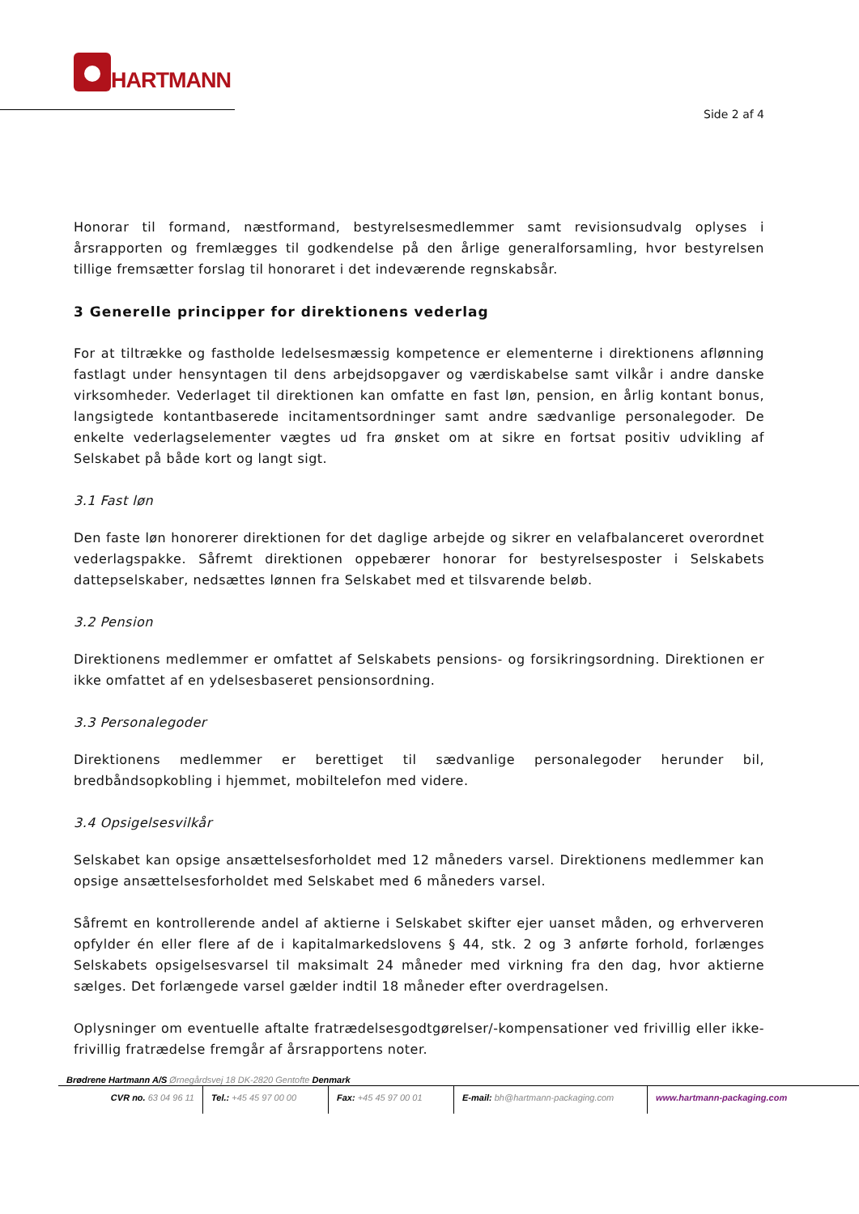HARTMANN
Side 2 af 4
Honorar til formand, næstformand, bestyrelsesmedlemmer samt revisionsudvalg oplyses i årsrapporten og fremlægges til godkendelse på den årlige generalforsamling, hvor bestyrelsen tillige fremsætter forslag til honoraret i det indeværende regnskabsår.
3 Generelle principper for direktionens vederlag
For at tiltrække og fastholde ledelsesmæssig kompetence er elementerne i direktionens aflønning fastlagt under hensyntagen til dens arbejdsopgaver og værdiskabelse samt vilkår i andre danske virksomheder. Vederlaget til direktionen kan omfatte en fast løn, pension, en årlig kontant bonus, langsigtede kontantbaserede incitamentsordninger samt andre sædvanlige personalegoder. De enkelte vederlagselementer vægtes ud fra ønsket om at sikre en fortsat positiv udvikling af Selskabet på både kort og langt sigt.
3.1 Fast løn
Den faste løn honorerer direktionen for det daglige arbejde og sikrer en velafbalanceret overordnet vederlagspakke. Såfremt direktionen oppebærer honorar for bestyrelsesposter i Selskabets dattерselskaber, nedsættes lønnen fra Selskabet med et tilsvarende beløb.
3.2 Pension
Direktionens medlemmer er omfattet af Selskabets pensions- og forsikringsordning. Direktionen er ikke omfattet af en ydelsesbaseret pensionsordning.
3.3 Personalegoder
Direktionens medlemmer er berettiget til sædvanlige personalegoder herunder bil, bredbåndsopkobling i hjemmet, mobiltelefon med videre.
3.4 Opsigelsesvilkår
Selskabet kan opsige ansættelsesforholdet med 12 måneders varsel. Direktionens medlemmer kan opsige ansættelsesforholdet med Selskabet med 6 måneders varsel.
Såfremt en kontrollerende andel af aktierne i Selskabet skifter ejer uanset måden, og erhververen opfylder én eller flere af de i kapitalmarkedslovens § 44, stk. 2 og 3 anførte forhold, forlænges Selskabets opsigelsesvarsel til maksimalt 24 måneder med virkning fra den dag, hvor aktierne sælges. Det forlængede varsel gælder indtil 18 måneder efter overdragelsen.
Oplysninger om eventuelle aftalte fratrædelsesgodtgørelser/-kompensationer ved frivillig eller ikke-frivillig fratrædelse fremgår af årsrapportens noter.
Brødrene Hartmann A/S Ørnegårdsvej 18 DK-2820 Gentofte Denmark
CVR no. 63 04 96 11 Tel.: +45 45 97 00 00
Fax: +45 45 97 00 01 E-mail: bh@hartmann-packaging.com www.hartmann-packaging.com